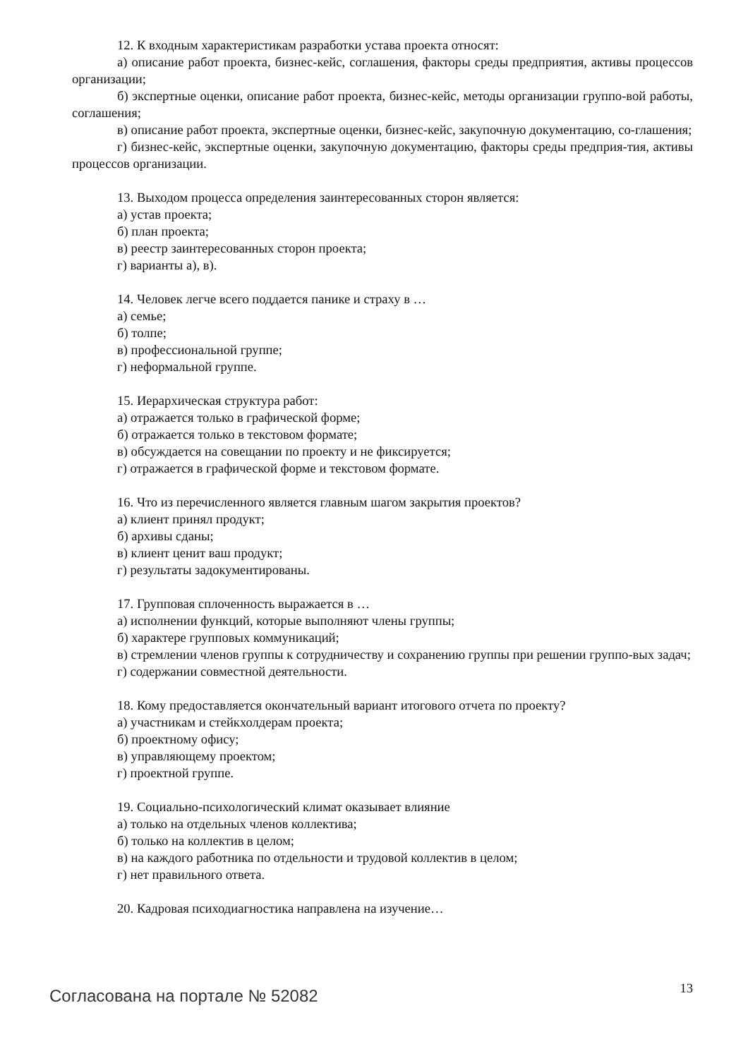12. К входным характеристикам разработки устава проекта относят:
а) описание работ проекта, бизнес-кейс, соглашения, факторы среды предприятия, активы процессов организации;
б) экспертные оценки, описание работ проекта, бизнес-кейс, методы организации группо-вой работы, соглашения;
в) описание работ проекта, экспертные оценки, бизнес-кейс, закупочную документацию, со-глашения;
г) бизнес-кейс, экспертные оценки, закупочную документацию, факторы среды предприя-тия, активы процессов организации.
13. Выходом процесса определения заинтересованных сторон является:
а) устав проекта;
б) план проекта;
в) реестр заинтересованных сторон проекта;
г) варианты а), в).
14. Человек легче всего поддается панике и страху в …
а) семье;
б) толпе;
в) профессиональной группе;
г) неформальной группе.
15. Иерархическая структура работ:
а) отражается только в графической форме;
б) отражается только в текстовом формате;
в) обсуждается на совещании по проекту и не фиксируется;
г) отражается в графической форме и текстовом формате.
16. Что из перечисленного является главным шагом закрытия проектов?
а) клиент принял продукт;
б) архивы сданы;
в) клиент ценит ваш продукт;
г) результаты задокументированы.
17. Групповая сплоченность выражается в …
а) исполнении функций, которые выполняют члены группы;
б) характере групповых коммуникаций;
в) стремлении членов группы к сотрудничеству и сохранению группы при решении группо-вых задач;
г) содержании совместной деятельности.
18. Кому предоставляется окончательный вариант итогового отчета по проекту?
а) участникам и стейкхолдерам проекта;
б) проектному офису;
в) управляющему проектом;
г) проектной группе.
19. Социально-психологический климат оказывает влияние
а) только на отдельных членов коллектива;
б) только на коллектив в целом;
в) на каждого работника по отдельности и трудовой коллектив в целом;
г) нет правильного ответа.
20. Кадровая психодиагностика направлена на изучение…
Согласована на портале № 52082
13